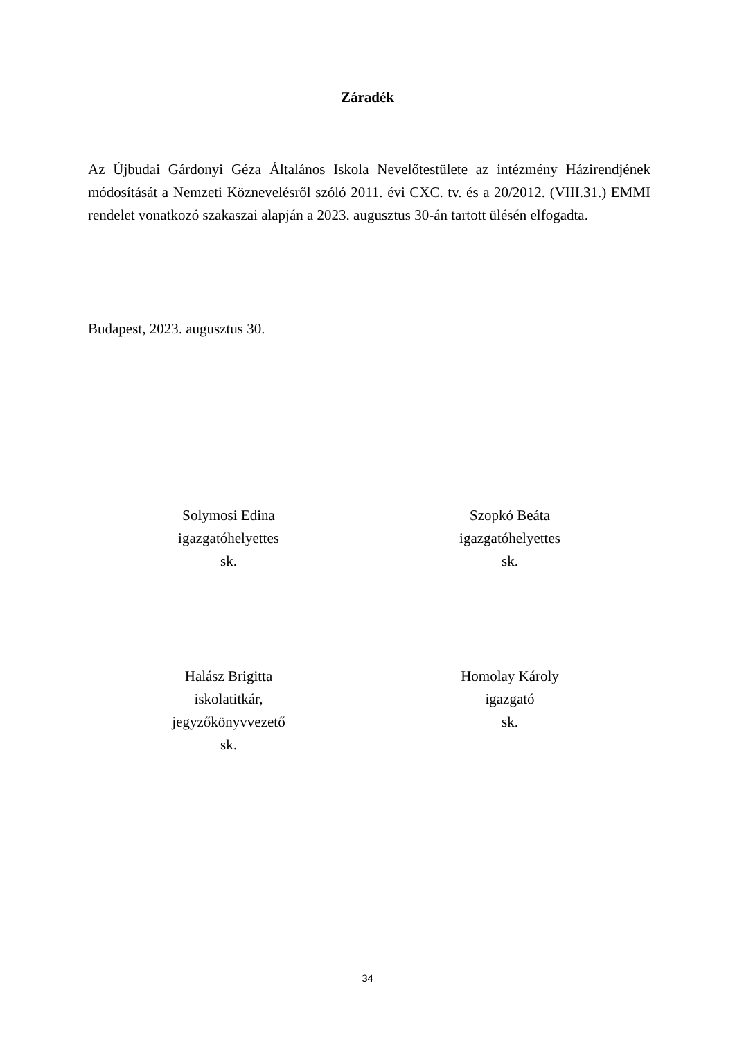Záradék
Az Újbudai Gárdonyi Géza Általános Iskola Nevelőtestülete az intézmény Házirendjének módosítását a Nemzeti Köznevelésről szóló 2011. évi CXC. tv. és a 20/2012. (VIII.31.) EMMI rendelet vonatkozó szakaszai alapján a 2023. augusztus 30-án tartott ülésén elfogadta.
Budapest, 2023. augusztus 30.
Solymosi Edina
igazgatóhelyettes
sk.
Szopkó Beáta
igazgatóhelyettes
sk.
Halász Brigitta
iskolatitkár,
jegyzőkönyvvezető
sk.
Homolay Károly
igazgató
sk.
34